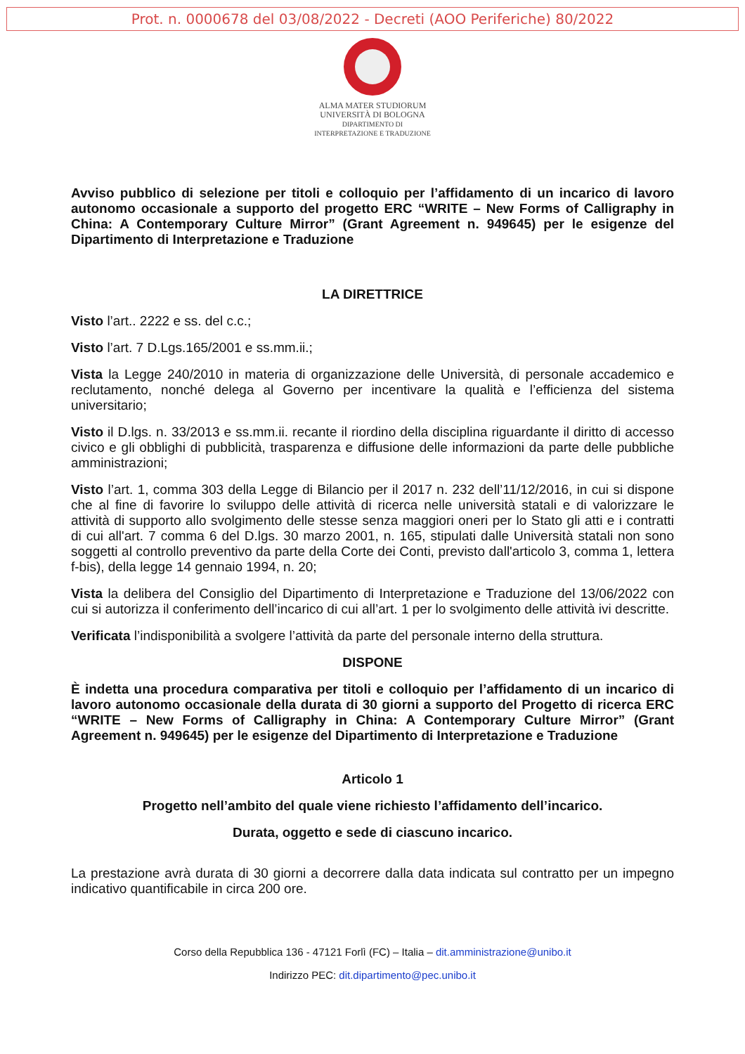Prot. n. 0000678 del 03/08/2022 - Decreti (AOO Periferiche) 80/2022
ALMA MATER STUDIORUM
UNIVERSITÀ DI BOLOGNA
DIPARTIMENTO DI
INTERPRETAZIONE E TRADUZIONE
Avviso pubblico di selezione per titoli e colloquio per l’affidamento di un incarico di lavoro autonomo occasionale a supporto del progetto ERC “WRITE – New Forms of Calligraphy in China: A Contemporary Culture Mirror” (Grant Agreement n. 949645) per le esigenze del Dipartimento di Interpretazione e Traduzione
LA DIRETTRICE
Visto l’art.. 2222 e ss. del c.c.;
Visto l’art. 7 D.Lgs.165/2001 e ss.mm.ii.;
Vista la Legge 240/2010 in materia di organizzazione delle Università, di personale accademico e reclutamento, nonché delega al Governo per incentivare la qualità e l’efficienza del sistema universitario;
Visto il D.lgs. n. 33/2013 e ss.mm.ii. recante il riordino della disciplina riguardante il diritto di accesso civico e gli obblighi di pubblicità, trasparenza e diffusione delle informazioni da parte delle pubbliche amministrazioni;
Visto l’art. 1, comma 303 della Legge di Bilancio per il 2017 n. 232 dell’11/12/2016, in cui si dispone che al fine di favorire lo sviluppo delle attività di ricerca nelle università statali e di valorizzare le attività di supporto allo svolgimento delle stesse senza maggiori oneri per lo Stato gli atti e i contratti di cui all'art. 7 comma 6 del D.lgs. 30 marzo 2001, n. 165, stipulati dalle Università statali non sono soggetti al controllo preventivo da parte della Corte dei Conti, previsto dall'articolo 3, comma 1, lettera f-bis), della legge 14 gennaio 1994, n. 20;
Vista la delibera del Consiglio del Dipartimento di Interpretazione e Traduzione del 13/06/2022 con cui si autorizza il conferimento dell’incarico di cui all’art. 1 per lo svolgimento delle attività ivi descritte.
Verificata l’indisponibilità a svolgere l’attività da parte del personale interno della struttura.
DISPONE
È indetta una procedura comparativa per titoli e colloquio per l’affidamento di un incarico di lavoro autonomo occasionale della durata di 30 giorni a supporto del Progetto di ricerca ERC “WRITE – New Forms of Calligraphy in China: A Contemporary Culture Mirror” (Grant Agreement n. 949645) per le esigenze del Dipartimento di Interpretazione e Traduzione
Articolo 1
Progetto nell’ambito del quale viene richiesto l’affidamento dell’incarico.
Durata, oggetto e sede di ciascuno incarico.
La prestazione avrà durata di 30 giorni a decorrere dalla data indicata sul contratto per un impegno indicativo quantificabile in circa 200 ore.
Corso della Repubblica 136 - 47121 Forlì (FC) – Italia – dit.amministrazione@unibo.it
Indirizzo PEC: dit.dipartimento@pec.unibo.it